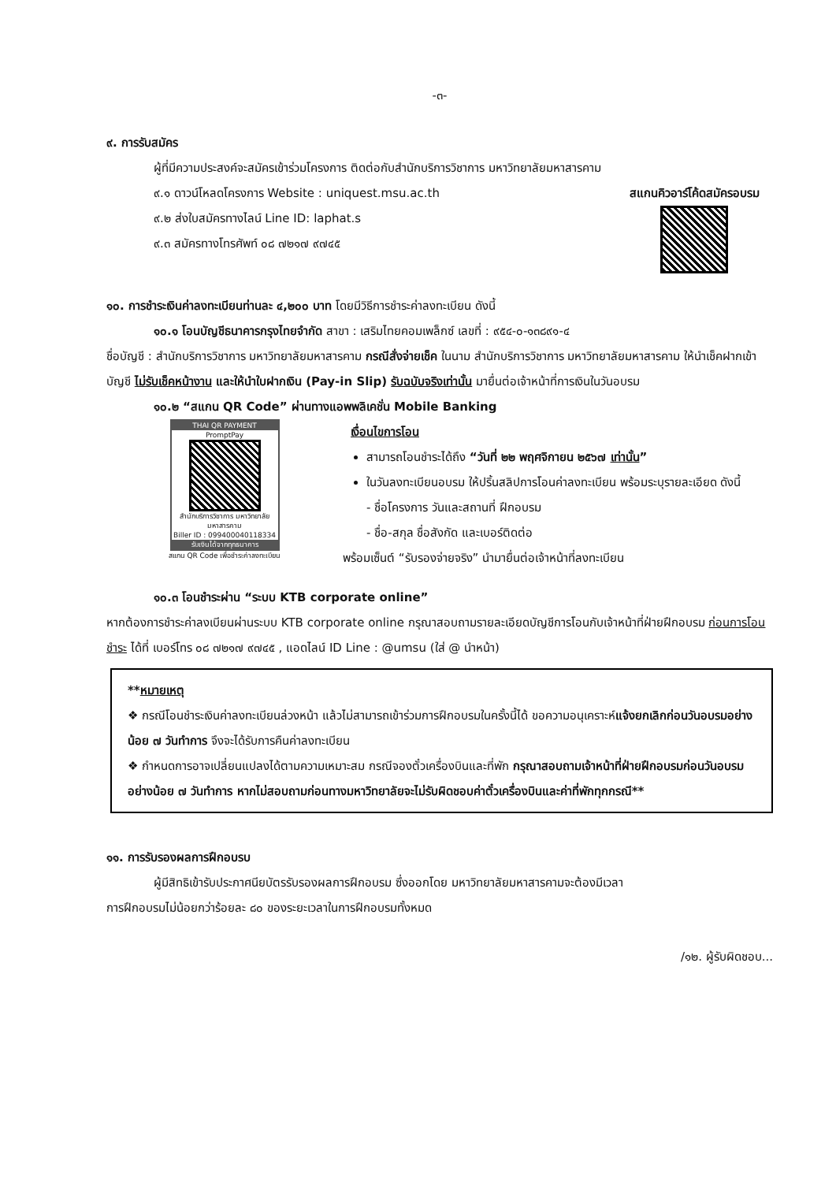-๓-
๙. การรับสมัคร
ผู้ที่มีความประสงค์จะสมัครเข้าร่วมโครงการ ติดต่อกับสำนักบริการวิชาการ มหาวิทยาลัยมหาสารคาม
๙.๑ ดาวน์โหลดโครงการ Website : uniquest.msu.ac.th
๙.๒ ส่งใบสมัครทางไลน์ Line ID: laphat.s
๙.๓ สมัครทางโทรศัพท์ ๐๘ ๗๒๑๗ ๙๗๔๕
สแกนคิวอาร์โค้ดสมัครอบรม
๑๐. การชำระเงินค่าลงทะเบียนท่านละ ๔,๒๐๐ บาท โดยมีวิธีการชำระค่าลงทะเบียน ดังนี้
๑๐.๑ โอนบัญชีธนาคารกรุงไทยจำกัด สาขา : เสริมไทยคอมเพล็กซ์ เลขที่ : ๙๕๔-๐-๑๓๘๙๑-๔
ชื่อบัญชี : สำนักบริการวิชาการ มหาวิทยาลัยมหาสารคาม กรณีสั่งจ่ายเช็ค ในนาม สำนักบริการวิชาการ มหาวิทยาลัยมหาสารคาม ให้นำเช็คฝากเข้าบัญชี ไม่รับเช็คหน้างาน และให้นำใบฝากเงิน (Pay-in Slip) รับฉบับจริงเท่านั้น มายื่นต่อเจ้าหน้าที่การเงินในวันอบรม
๑๐.๒ “สแกน QR Code” ผ่านทางแอพพลิเคชั่น Mobile Banking
THAI QR PAYMENT
PromptPay
สำนักบริการวิชาการ มหาวิทยาลัยมหาสารคาม
Biller ID : 099400040118334
รับเงินได้จากทุกธนาคาร
สแกน QR Code เพื่อชำระค่าลงทะเบียน
เงื่อนไขการโอน
สามารถโอนชำระได้ถึง “วันที่ ๒๒ พฤศจิกายน ๒๕๖๗ เท่านั้น”
ในวันลงทะเบียนอบรม ให้ปริ้นสลิปการโอนค่าลงทะเบียน พร้อมระบุรายละเอียด ดังนี้
- ชื่อโครงการ วันและสถานที่ ฝึกอบรม
- ชื่อ-สกุล ชื่อสังกัด และเบอร์ติดต่อ
พร้อมเซ็นต์ “รับรองจ่ายจริง” นำมายื่นต่อเจ้าหน้าที่ลงทะเบียน
๑๐.๓ โอนชำระผ่าน “ระบบ KTB corporate online”
หากต้องการชำระค่าลงเบียนผ่านระบบ KTB corporate online กรุณาสอบถามรายละเอียดบัญชีการโอนกับเจ้าหน้าที่ฝ่ายฝึกอบรม ก่อนการโอนชำระ ได้ที่ เบอร์โทร ๐๘ ๗๒๑๗ ๙๗๔๕ , แอดไลน์ ID Line : @umsu (ใส่ @ นำหน้า)
**หมายเหตุ
❖ กรณีโอนชำระเงินค่าลงทะเบียนล่วงหน้า แล้วไม่สามารถเข้าร่วมการฝึกอบรมในครั้งนี้ได้ ขอความอนุเคราะห์แจ้งยกเลิกก่อนวันอบรมอย่างน้อย ๗ วันทำการ จึงจะได้รับการคืนค่าลงทะเบียน
❖ กำหนดการอาจเปลี่ยนแปลงได้ตามความเหมาะสม กรณีจองตั๋วเครื่องบินและที่พัก กรุณาสอบถามเจ้าหน้าที่ฝ่ายฝึกอบรมก่อนวันอบรมอย่างน้อย ๗ วันทำการ หากไม่สอบถามก่อนทางมหาวิทยาลัยจะไม่รับผิดชอบค่าตั๋วเครื่องบินและค่าที่พักทุกกรณี**
๑๑. การรับรองผลการฝึกอบรบ
ผู้มีสิทธิเข้ารับประกาศนียบัตรรับรองผลการฝึกอบรม ซึ่งออกโดย มหาวิทยาลัยมหาสารคามจะต้องมีเวลา
การฝึกอบรมไม่น้อยกว่าร้อยละ ๘๐ ของระยะเวลาในการฝึกอบรมทั้งหมด
/๑๒. ผู้รับผิดชอบ...